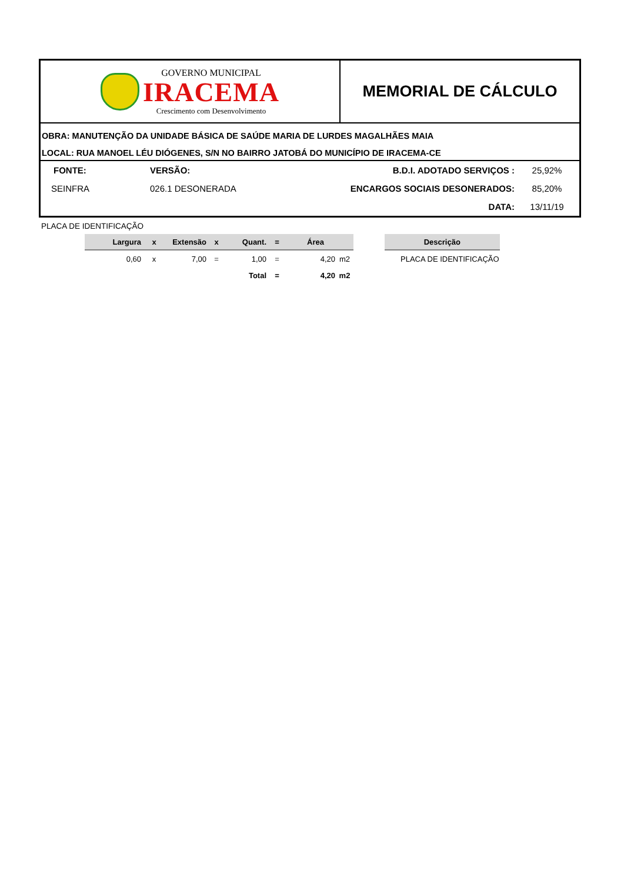GOVERNO MUNICIPAL
IRACEMA
Crescimento com Desenvolvimento
MEMORIAL DE CÁLCULO
OBRA: MANUTENÇÃO DA UNIDADE BÁSICA DE SAÚDE MARIA DE LURDES MAGALHÃES MAIA
LOCAL: RUA MANOEL LÉU DIÓGENES, S/N NO BAIRRO JATOBÁ DO MUNICÍPIO DE IRACEMA-CE
| FONTE: | VERSÃO: | B.D.I. ADOTADO SERVIÇOS : | 25,92% |
| SEINFRA | 026.1 DESONERADA | ENCARGOS SOCIAIS DESONERADOS: | 85,20% |
| | | DATA: | 13/11/19 |
PLACA DE IDENTIFICAÇÃO
| Largura | x | Extensão | x | Quant. | = | Área | |
| --- | --- | --- | --- | --- | --- | --- | --- |
| 0,60 | x | 7,00 | = | 1,00 | = | 4,20 | m2 |
| | | | | Total | = | 4,20 | m2 |
| Descrição |
| --- |
| PLACA DE IDENTIFICAÇÃO |